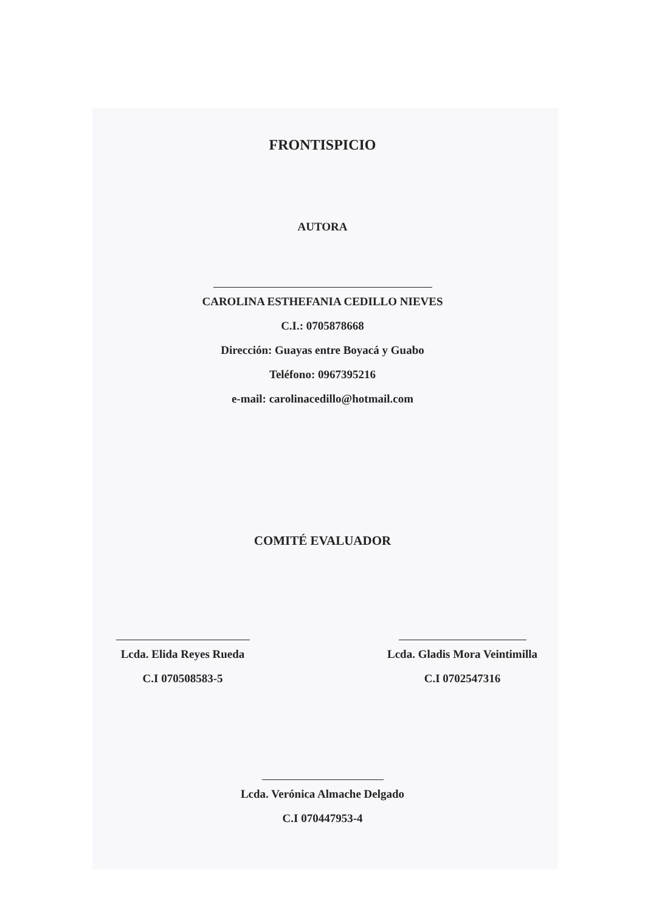FRONTISPICIO
AUTORA
CAROLINA ESTHEFANIA CEDILLO NIEVES
C.I.: 0705878668
Dirección: Guayas entre Boyacá y Guabo
Teléfono: 0967395216
e-mail: carolinacedillo@hotmail.com
COMITÉ EVALUADOR
Lcda. Elida Reyes Rueda
C.I 070508583-5
Lcda. Gladis Mora Veintimilla
C.I 0702547316
Lcda. Verónica Almache Delgado
C.I 070447953-4